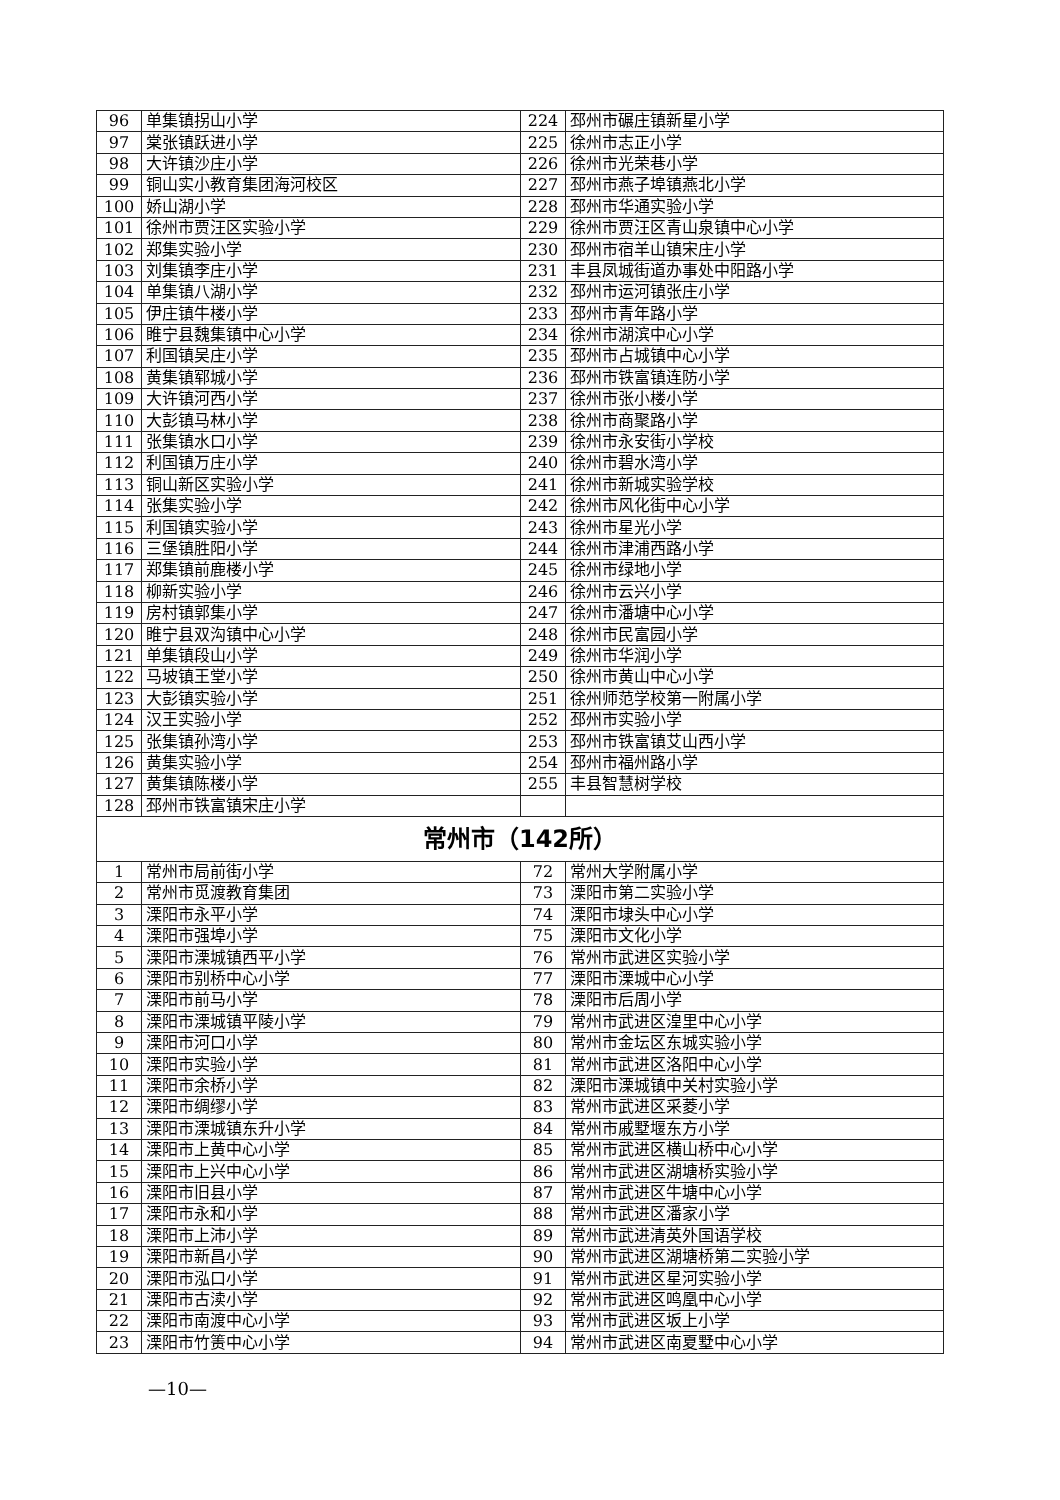| 96 | 单集镇拐山小学 | 224 | 邳州市碾庄镇新星小学 |
| 97 | 棠张镇跃进小学 | 225 | 徐州市志正小学 |
| 98 | 大许镇沙庄小学 | 226 | 徐州市光荣巷小学 |
| 99 | 铜山实小教育集团海河校区 | 227 | 邳州市燕子埠镇燕北小学 |
| 100 | 娇山湖小学 | 228 | 邳州市华通实验小学 |
| 101 | 徐州市贾汪区实验小学 | 229 | 徐州市贾汪区青山泉镇中心小学 |
| 102 | 郑集实验小学 | 230 | 邳州市宿羊山镇宋庄小学 |
| 103 | 刘集镇李庄小学 | 231 | 丰县凤城街道办事处中阳路小学 |
| 104 | 单集镇八湖小学 | 232 | 邳州市运河镇张庄小学 |
| 105 | 伊庄镇牛楼小学 | 233 | 邳州市青年路小学 |
| 106 | 睢宁县魏集镇中心小学 | 234 | 徐州市湖滨中心小学 |
| 107 | 利国镇吴庄小学 | 235 | 邳州市占城镇中心小学 |
| 108 | 黄集镇郓城小学 | 236 | 邳州市铁富镇连防小学 |
| 109 | 大许镇河西小学 | 237 | 徐州市张小楼小学 |
| 110 | 大彭镇马林小学 | 238 | 徐州市商聚路小学 |
| 111 | 张集镇水口小学 | 239 | 徐州市永安街小学校 |
| 112 | 利国镇万庄小学 | 240 | 徐州市碧水湾小学 |
| 113 | 铜山新区实验小学 | 241 | 徐州市新城实验学校 |
| 114 | 张集实验小学 | 242 | 徐州市风化街中心小学 |
| 115 | 利国镇实验小学 | 243 | 徐州市星光小学 |
| 116 | 三堡镇胜阳小学 | 244 | 徐州市津浦西路小学 |
| 117 | 郑集镇前鹿楼小学 | 245 | 徐州市绿地小学 |
| 118 | 柳新实验小学 | 246 | 徐州市云兴小学 |
| 119 | 房村镇郭集小学 | 247 | 徐州市潘塘中心小学 |
| 120 | 睢宁县双沟镇中心小学 | 248 | 徐州市民富园小学 |
| 121 | 单集镇段山小学 | 249 | 徐州市华润小学 |
| 122 | 马坡镇王堂小学 | 250 | 徐州市黄山中心小学 |
| 123 | 大彭镇实验小学 | 251 | 徐州师范学校第一附属小学 |
| 124 | 汉王实验小学 | 252 | 邳州市实验小学 |
| 125 | 张集镇孙湾小学 | 253 | 邳州市铁富镇艾山西小学 |
| 126 | 黄集实验小学 | 254 | 邳州市福州路小学 |
| 127 | 黄集镇陈楼小学 | 255 | 丰县智慧树学校 |
| 128 | 邳州市铁富镇宋庄小学 | | |
| 常州市（142所） | | | |
| 1 | 常州市局前街小学 | 72 | 常州大学附属小学 |
| 2 | 常州市觅渡教育集团 | 73 | 溧阳市第二实验小学 |
| 3 | 溧阳市永平小学 | 74 | 溧阳市埭头中心小学 |
| 4 | 溧阳市强埠小学 | 75 | 溧阳市文化小学 |
| 5 | 溧阳市溧城镇西平小学 | 76 | 常州市武进区实验小学 |
| 6 | 溧阳市别桥中心小学 | 77 | 溧阳市溧城中心小学 |
| 7 | 溧阳市前马小学 | 78 | 溧阳市后周小学 |
| 8 | 溧阳市溧城镇平陵小学 | 79 | 常州市武进区湟里中心小学 |
| 9 | 溧阳市河口小学 | 80 | 常州市金坛区东城实验小学 |
| 10 | 溧阳市实验小学 | 81 | 常州市武进区洛阳中心小学 |
| 11 | 溧阳市余桥小学 | 82 | 溧阳市溧城镇中关村实验小学 |
| 12 | 溧阳市绸缪小学 | 83 | 常州市武进区采菱小学 |
| 13 | 溧阳市溧城镇东升小学 | 84 | 常州市戚墅堰东方小学 |
| 14 | 溧阳市上黄中心小学 | 85 | 常州市武进区横山桥中心小学 |
| 15 | 溧阳市上兴中心小学 | 86 | 常州市武进区湖塘桥实验小学 |
| 16 | 溧阳市旧县小学 | 87 | 常州市武进区牛塘中心小学 |
| 17 | 溧阳市永和小学 | 88 | 常州市武进区潘家小学 |
| 18 | 溧阳市上沛小学 | 89 | 常州市武进清英外国语学校 |
| 19 | 溧阳市新昌小学 | 90 | 常州市武进区湖塘桥第二实验小学 |
| 20 | 溧阳市泓口小学 | 91 | 常州市武进区星河实验小学 |
| 21 | 溧阳市古渎小学 | 92 | 常州市武进区鸣凰中心小学 |
| 22 | 溧阳市南渡中心小学 | 93 | 常州市武进区坂上小学 |
| 23 | 溧阳市竹箦中心小学 | 94 | 常州市武进区南夏墅中心小学 |
—10—